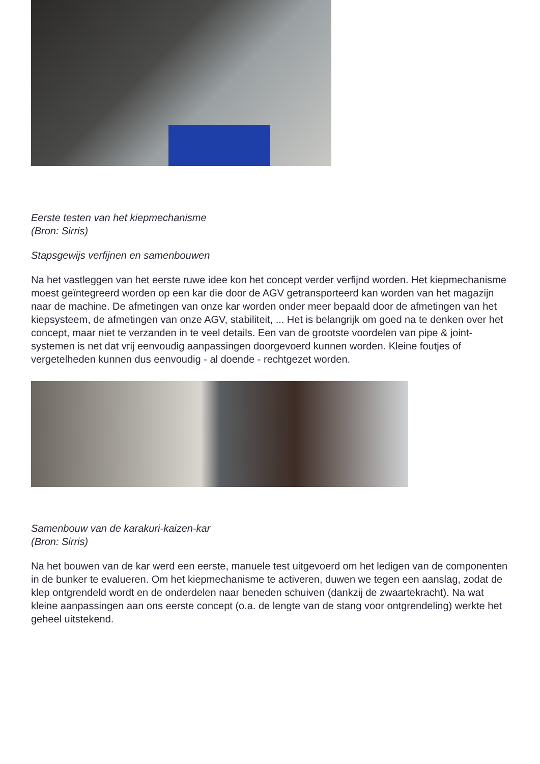Eerste testen van het kiepmechanisme
(Bron: Sirris)
Stapsgewijs verfijnen en samenbouwen
Na het vastleggen van het eerste ruwe idee kon het concept verder verfijnd worden. Het kiepmechanisme moest geïntegreerd worden op een kar die door de AGV getransporteerd kan worden van het magazijn naar de machine. De afmetingen van onze kar worden onder meer bepaald door de afmetingen van het kiepsysteem, de afmetingen van onze AGV, stabiliteit, ... Het is belangrijk om goed na te denken over het concept, maar niet te verzanden in te veel details. Een van de grootste voordelen van pipe & joint-systemen is net dat vrij eenvoudig aanpassingen doorgevoerd kunnen worden. Kleine foutjes of vergetelheden kunnen dus eenvoudig - al doende - rechtgezet worden.
Samenbouw van de karakuri-kaizen-kar
(Bron: Sirris)
Na het bouwen van de kar werd een eerste, manuele test uitgevoerd om het ledigen van de componenten in de bunker te evalueren. Om het kiepmechanisme te activeren, duwen we tegen een aanslag, zodat de klep ontgrendeld wordt en de onderdelen naar beneden schuiven (dankzij de zwaartekracht). Na wat kleine aanpassingen aan ons eerste concept (o.a. de lengte van de stang voor ontgrendeling) werkte het geheel uitstekend.